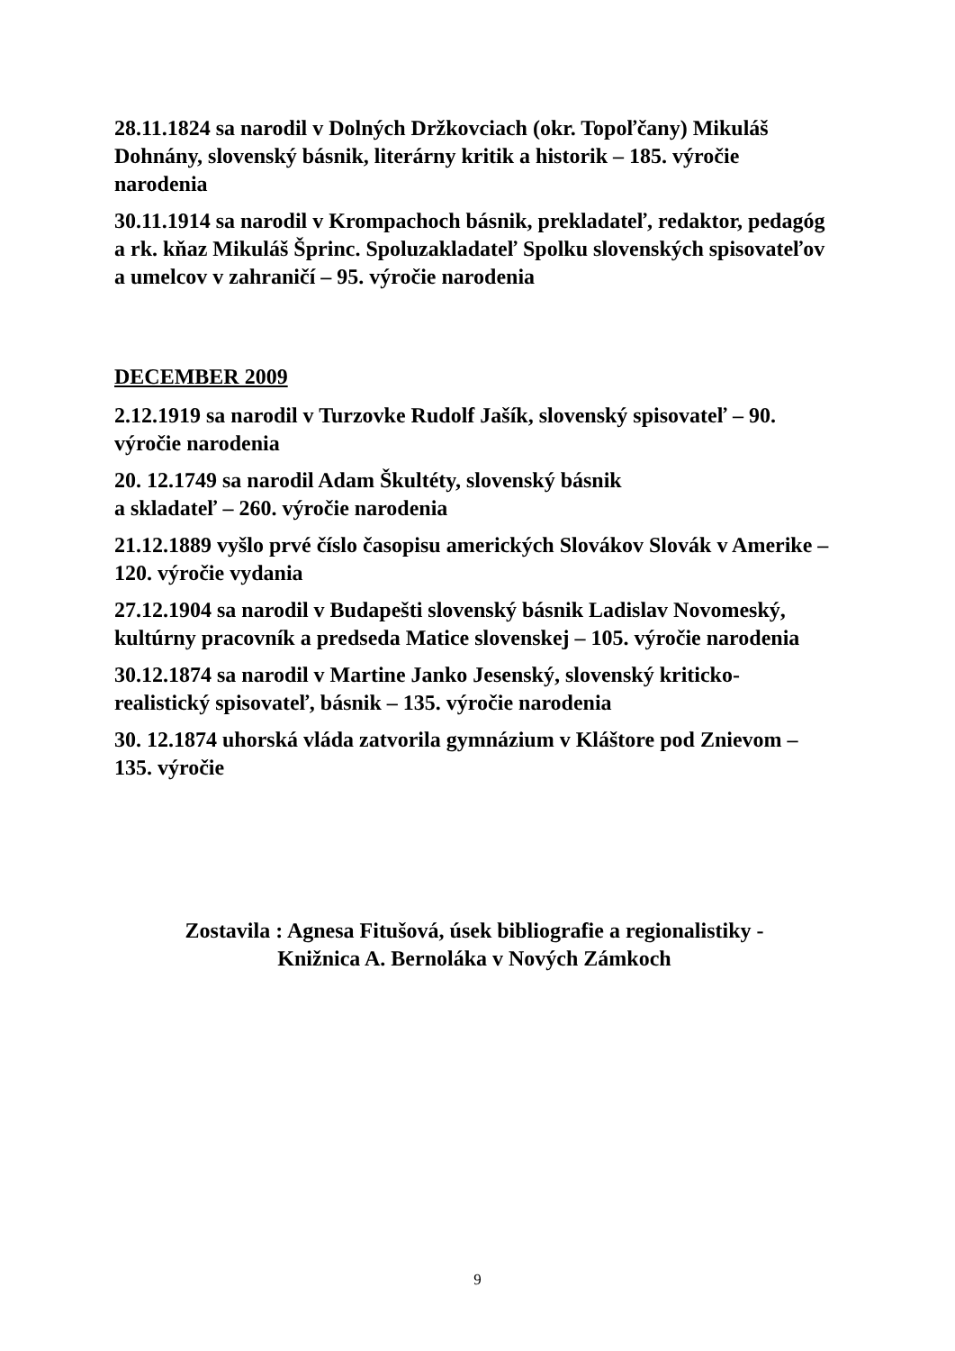28.11.1824 sa narodil v Dolných Držkovciach (okr. Topoľčany) Mikuláš Dohnány, slovenský básnik, literárny kritik a historik – 185. výročie narodenia
30.11.1914 sa narodil v Krompachoch básnik, prekladateľ, redaktor, pedagóg a rk. kňaz Mikuláš Šprinc. Spoluzakladateľ Spolku slovenských spisovateľov a umelcov v zahraničí – 95. výročie narodenia
DECEMBER 2009
2.12.1919 sa narodil v Turzovke Rudolf Jašík, slovenský spisovateľ – 90. výročie narodenia
20. 12.1749 sa narodil Adam Škultéty, slovenský básnik
a skladateľ – 260. výročie narodenia
21.12.1889 vyšlo prvé číslo časopisu amerických Slovákov Slovák v Amerike – 120. výročie vydania
27.12.1904 sa narodil v Budapešti slovenský básnik Ladislav Novomeský, kultúrny pracovník a predseda Matice slovenskej – 105. výročie narodenia
30.12.1874 sa narodil v Martine Janko Jesenský, slovenský kriticko-realistický spisovateľ, básnik – 135. výročie narodenia
30. 12.1874 uhorská vláda zatvorila gymnázium v Kláštore pod Znievom – 135. výročie
Zostavila : Agnesa Fitušová, úsek bibliografie a regionalistiky -
Knižnica A. Bernoláka v Nových Zámkoch
9